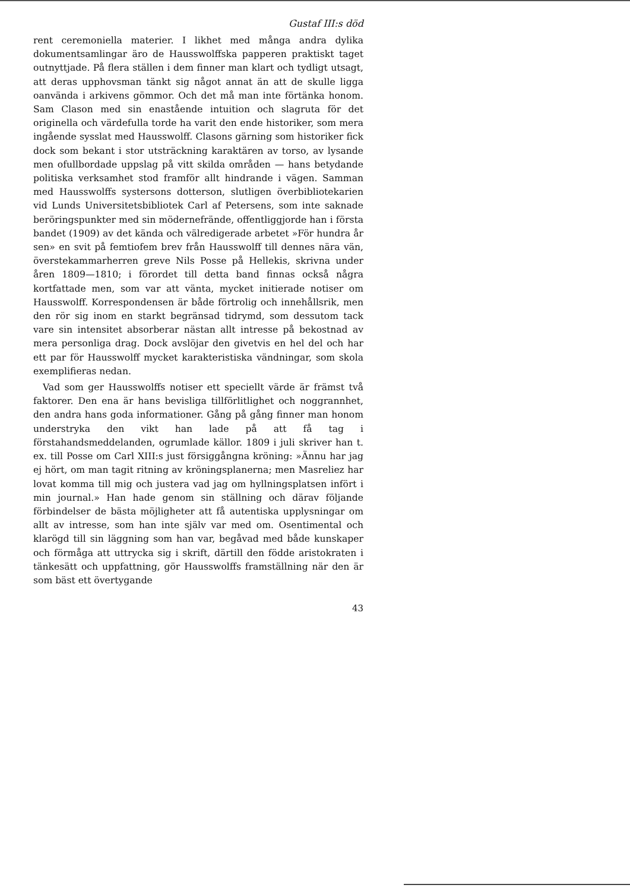Gustaf III:s död
rent ceremoniella materier. I likhet med många andra dylika dokumentsamlingar äro de Hausswolffska papperen praktiskt taget outnyttjade. På flera ställen i dem finner man klart och tydligt utsagt, att deras upphovsman tänkt sig något annat än att de skulle ligga oanvända i arkivens gömmor. Och det må man inte förtänka honom. Sam Clason med sin enastående intuition och slagruta för det originella och värdefulla torde ha varit den ende historiker, som mera ingående sysslat med Hausswolff. Clasons gärning som historiker fick dock som bekant i stor utsträckning karaktären av torso, av lysande men ofullbordade uppslag på vitt skilda områden — hans betydande politiska verksamhet stod framför allt hindrande i vägen. Samman med Hausswolffs systersons dotterson, slutligen överbibliotekarien vid Lunds Universitetsbibliotek Carl af Petersens, som inte saknade beröringspunkter med sin mödernefrände, offentliggjorde han i första bandet (1909) av det kända och välredigerade arbetet »För hundra år sen» en svit på femtiofem brev från Hausswolff till dennes nära vän, överstekammarherren greve Nils Posse på Hellekis, skrivna under åren 1809—1810; i förordet till detta band finnas också några kortfattade men, som var att vänta, mycket initierade notiser om Hausswolff. Korrespondensen är både förtrolig och innehållsrik, men den rör sig inom en starkt begränsad tidrymd, som dessutom tack vare sin intensitet absorberar nästan allt intresse på bekostnad av mera personliga drag. Dock avslöjar den givetvis en hel del och har ett par för Hausswolff mycket karakteristiska vändningar, som skola exemplifieras nedan.
Vad som ger Hausswolffs notiser ett speciellt värde är främst två faktorer. Den ena är hans bevisliga tillförlitlighet och noggrannhet, den andra hans goda informationer. Gång på gång finner man honom understryka den vikt han lade på att få tag i förstahandsmeddelanden, ogrumlade källor. 1809 i juli skriver han t. ex. till Posse om Carl XIII:s just försiggångna kröning: »Ännu har jag ej hört, om man tagit ritning av kröningsplanerna; men Masreliez har lovat komma till mig och justera vad jag om hyllningsplatsen infört i min journal.» Han hade genom sin ställning och därav följande förbindelser de bästa möjligheter att få autentiska upplysningar om allt av intresse, som han inte själv var med om. Osentimental och klarögd till sin läggning som han var, begåvad med både kunskaper och förmåga att uttrycka sig i skrift, därtill den födde aristokraten i tänkesätt och uppfattning, gör Hausswolffs framställning när den är som bäst ett övertygande
43